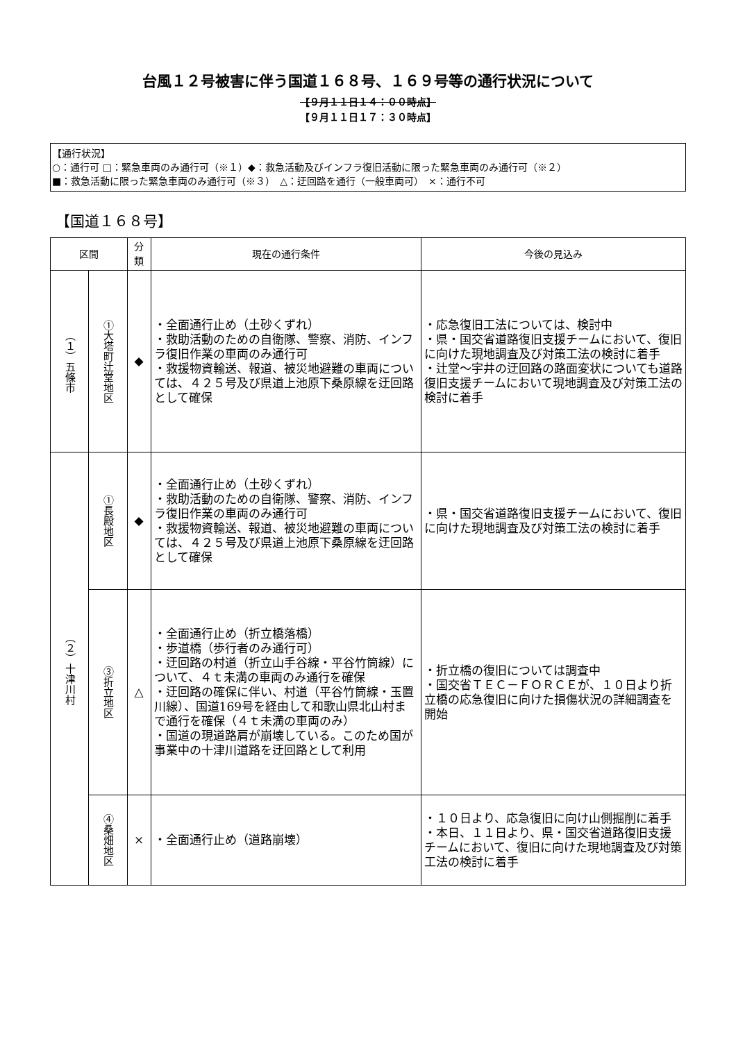台風１２号被害に伴う国道１６８号、１６９号等の通行状況について
【９月１１日１４：００時点】
【９月１１日１７：３０時点】
【通行状況】
○：通行可 □：緊急車両のみ通行可（※１）◆：救急活動及びインフラ復旧活動に限った緊急車両のみ通行可（※２）
■：救急活動に限った緊急車両のみ通行可（※３）　△：迂回路を通行（一般車両可）　×：通行不可
【国道１６８号】
| 区間 | | 分類 | 現在の通行条件 | 今後の見込み |
| --- | --- | --- | --- | --- |
| （１）五條市 | ①大塔町辻堂地区 | ◆ | ・全面通行止め（土砂くずれ） ・救助活動のための自衛隊、警察、消防、インフラ復旧作業の車両のみ通行可 ・救援物資輸送、報道、被災地避難の車両については、４２５号及び県道上池原下桑原線を迂回路として確保 | ・応急復旧工法については、検討中 ・県・国交省道路復旧支援チームにおいて、復旧に向けた現地調査及び対策工法の検討に着手 ・辻堂～宇井の迂回路の路面変状についても道路復旧支援チームにおいて現地調査及び対策工法の検討に着手 |
| （２）十津川村 | ①長殿地区 | ◆ | ・全面通行止め（土砂くずれ） ・救助活動のための自衛隊、警察、消防、インフラ復旧作業の車両のみ通行可 ・救援物資輸送、報道、被災地避難の車両については、４２５号及び県道上池原下桑原線を迂回路として確保 | ・県・国交省道路復旧支援チームにおいて、復旧に向けた現地調査及び対策工法の検討に着手 |
| | ③折立地区 | △ | ・全面通行止め（折立橋落橋） ・歩道橋（歩行者のみ通行可） ・迂回路の村道（折立山手谷線・平谷竹筒線）について、４ｔ未満の車両のみ通行を確保 ・迂回路の確保に伴い、村道（平谷竹筒線・玉置川線）、国道169号を経由して和歌山県北山村まで通行を確保（４ｔ未満の車両のみ） ・国道の現道路肩が崩壊している。このため国が事業中の十津川道路を迂回路として利用 | ・折立橋の復旧については調査中 ・国交省ＴＥＣ－ＦＯＲＣＥが、１０日より折立橋の応急復旧に向けた損傷状況の詳細調査を開始 |
| | ④桑畑地区 | × | ・全面通行止め（道路崩壊） | ・１０日より、応急復旧に向け山側掘削に着手 ・本日、１１日より、県・国交省道路復旧支援チームにおいて、復旧に向けた現地調査及び対策工法の検討に着手 |